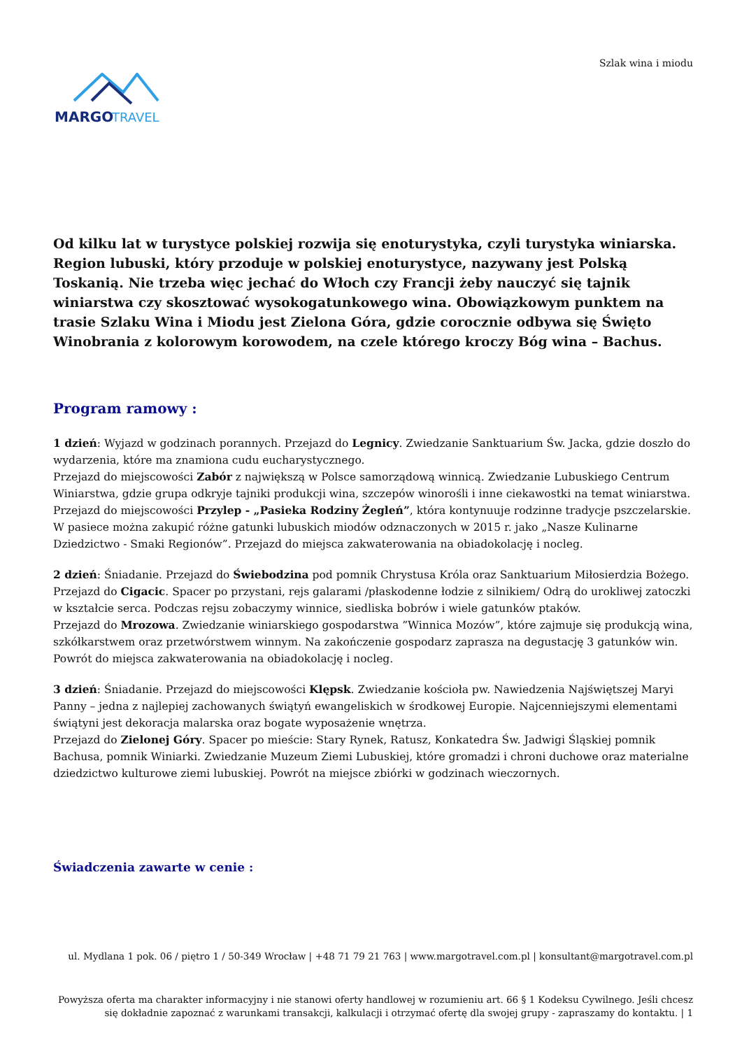Szlak wina i miodu
MARGO
TRAVEL
Od kilku lat w turystyce polskiej rozwija się enoturystyka, czyli turystyka winiarska. Region lubuski, który przoduje w polskiej enoturystyce, nazywany jest Polską Toskanią. Nie trzeba więc jechać do Włoch czy Francji żeby nauczyć się tajnik winiarstwa czy skosztować wysokogatunkowego wina. Obowiązkowym punktem na trasie Szlaku Wina i Miodu jest Zielona Góra, gdzie corocznie odbywa się Święto Winobrania z kolorowym korowodem, na czele którego kroczy Bóg wina – Bachus.
Program ramowy :
1 dzień: Wyjazd w godzinach porannych. Przejazd do Legnicy. Zwiedzanie Sanktuarium Św. Jacka, gdzie doszło do wydarzenia, które ma znamiona cudu eucharystycznego.
Przejazd do miejscowości Zabór z największą w Polsce samorządową winnicą. Zwiedzanie Lubuskiego Centrum Winiarstwa, gdzie grupa odkryje tajniki produkcji wina, szczepów winorośli i inne ciekawostki na temat winiarstwa.
Przejazd do miejscowości Przylep - „Pasieka Rodziny Żegleń”, która kontynuuje rodzinne tradycje pszczelarskie. W pasiece można zakupić różne gatunki lubuskich miodów odznaczonych w 2015 r. jako „Nasze Kulinarne Dziedzictwo - Smaki Regionów”. Przejazd do miejsca zakwaterowania na obiadokolację i nocleg.
2 dzień: Śniadanie. Przejazd do Świebodzina pod pomnik Chrystusa Króla oraz Sanktuarium Miłosierdzia Bożego.
Przejazd do Cigacic. Spacer po przystani, rejs galarami /płaskodenne łodzie z silnikiem/ Odrą do urokliwej zatoczki w kształcie serca. Podczas rejsu zobaczymy winnice, siedliska bobrów i wiele gatunków ptaków.
Przejazd do Mrozowa. Zwiedzanie winiarskiego gospodarstwa ”Winnica Mozów”, które zajmuje się produkcją wina, szkółkarstwem oraz przetwórstwem winnym. Na zakończenie gospodarz zaprasza na degustację 3 gatunków win. Powrót do miejsca zakwaterowania na obiadokolację i nocleg.
3 dzień: Śniadanie. Przejazd do miejscowości Klępsk. Zwiedzanie kościoła pw. Nawiedzenia Najświętszej Maryi Panny – jedna z najlepiej zachowanych świątyń ewangeliskich w środkowej Europie. Najcenniejszymi elementami świątyni jest dekoracja malarska oraz bogate wyposażenie wnętrza.
Przejazd do Zielonej Góry. Spacer po mieście: Stary Rynek, Ratusz, Konkatedra Św. Jadwigi Śląskiej pomnik Bachusa, pomnik Winiarki. Zwiedzanie Muzeum Ziemi Lubuskiej, które gromadzi i chroni duchowe oraz materialne dziedzictwo kulturowe ziemi lubuskiej. Powrót na miejsce zbiórki w godzinach wieczornych.
Świadczenia zawarte w cenie :
ul. Mydlana 1 pok. 06 / piętro 1 / 50-349 Wrocław | +48 71 79 21 763 | www.margotravel.com.pl | konsultant@margotravel.com.pl
Powyższa oferta ma charakter informacyjny i nie stanowi oferty handlowej w rozumieniu art. 66 § 1 Kodeksu Cywilnego. Jeśli chcesz się dokładnie zapoznać z warunkami transakcji, kalkulacji i otrzymać ofertę dla swojej grupy - zapraszamy do kontaktu. | 1